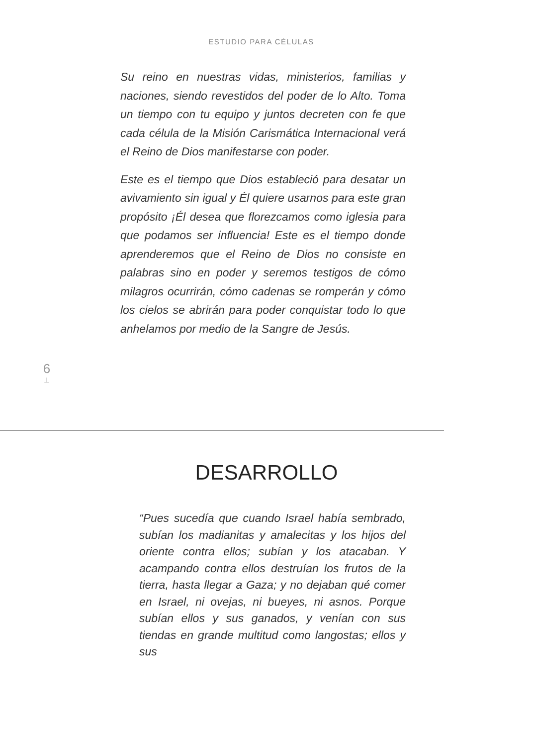ESTUDIO PARA CÉLULAS
Su reino en nuestras vidas, ministerios, familias y naciones, siendo revestidos del poder de lo Alto. Toma un tiempo con tu equipo y juntos decreten con fe que cada célula de la Misión Carismática Internacional verá el Reino de Dios manifestarse con poder.
Este es el tiempo que Dios estableció para desatar un avivamiento sin igual y Él quiere usarnos para este gran propósito ¡Él desea que florezcamos como iglesia para que podamos ser influencia! Este es el tiempo donde aprenderemos que el Reino de Dios no consiste en palabras sino en poder y seremos testigos de cómo milagros ocurrirán, cómo cadenas se romperán y cómo los cielos se abrirán para poder conquistar todo lo que anhelamos por medio de la Sangre de Jesús.
6
⊥
DESARROLLO
“Pues sucedía que cuando Israel había sembrado, subían los madianitas y amalecitas y los hijos del oriente contra ellos; subían y los atacaban. Y acampando contra ellos destruían los frutos de la tierra, hasta llegar a Gaza; y no dejaban qué comer en Israel, ni ovejas, ni bueyes, ni asnos. Porque subían ellos y sus ganados, y venían con sus tiendas en grande multitud como langostas; ellos y sus